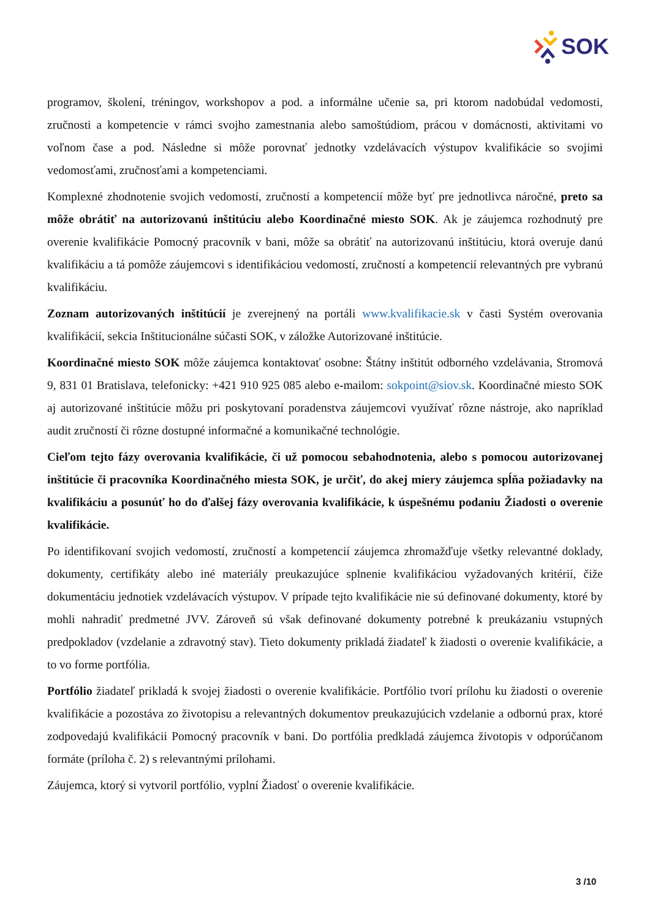SOK
programov, školení, tréningov, workshopov a pod. a informálne učenie sa, pri ktorom nadobúdal vedomosti, zručnosti a kompetencie v rámci svojho zamestnania alebo samoštúdiom, prácou v domácnosti, aktivitami vo voľnom čase a pod. Následne si môže porovnať jednotky vzdelávacích výstupov kvalifikácie so svojimi vedomosťami, zručnosťami a kompetenciami.
Komplexné zhodnotenie svojich vedomostí, zručností a kompetencií môže byť pre jednotlivca náročné, preto sa môže obrátiť na autorizovanú inštitúciu alebo Koordinačné miesto SOK. Ak je záujemca rozhodnutý pre overenie kvalifikácie Pomocný pracovník v bani, môže sa obrátiť na autorizovanú inštitúciu, ktorá overuje danú kvalifikáciu a tá pomôže záujemcovi s identifikáciou vedomostí, zručností a kompetencií relevantných pre vybranú kvalifikáciu.
Zoznam autorizovaných inštitúcií je zverejnený na portáli www.kvalifikacie.sk v časti Systém overovania kvalifikácií, sekcia Inštitucionálne súčasti SOK, v záložke Autorizované inštitúcie.
Koordinačné miesto SOK môže záujemca kontaktovať osobne: Štátny inštitút odborného vzdelávania, Stromová 9, 831 01 Bratislava, telefonicky: +421 910 925 085 alebo e-mailom: sokpoint@siov.sk. Koordinačné miesto SOK aj autorizované inštitúcie môžu pri poskytovaní poradenstva záujemcovi využívať rôzne nástroje, ako napríklad audit zručností či rôzne dostupné informačné a komunikačné technológie.
Cieľom tejto fázy overovania kvalifikácie, či už pomocou sebahodnotenia, alebo s pomocou autorizovanej inštitúcie či pracovníka Koordinačného miesta SOK, je určiť, do akej miery záujemca spĺňa požiadavky na kvalifikáciu a posunúť ho do ďalšej fázy overovania kvalifikácie, k úspešnému podaniu Žiadosti o overenie kvalifikácie.
Po identifikovaní svojich vedomostí, zručností a kompetencií záujemca zhromažďuje všetky relevantné doklady, dokumenty, certifikáty alebo iné materiály preukazujúce splnenie kvalifikáciou vyžadovaných kritérií, čiže dokumentáciu jednotiek vzdelávacích výstupov. V prípade tejto kvalifikácie nie sú definované dokumenty, ktoré by mohli nahradiť predmetné JVV. Zároveň sú však definované dokumenty potrebné k preukázaniu vstupných predpokladov (vzdelanie a zdravotný stav). Tieto dokumenty prikladá žiadateľ k žiadosti o overenie kvalifikácie, a to vo forme portfólia.
Portfólio žiadateľ prikladá k svojej žiadosti o overenie kvalifikácie. Portfólio tvorí prílohu ku žiadosti o overenie kvalifikácie a pozostáva zo životopisu a relevantných dokumentov preukazujúcich vzdelanie a odbornú prax, ktoré zodpovedajú kvalifikácii Pomocný pracovník v bani. Do portfólia predkladá záujemca životopis v odporúčanom formáte (príloha č. 2) s relevantnými prílohami.
Záujemca, ktorý si vytvoril portfólio, vyplní Žiadosť o overenie kvalifikácie.
3 /10